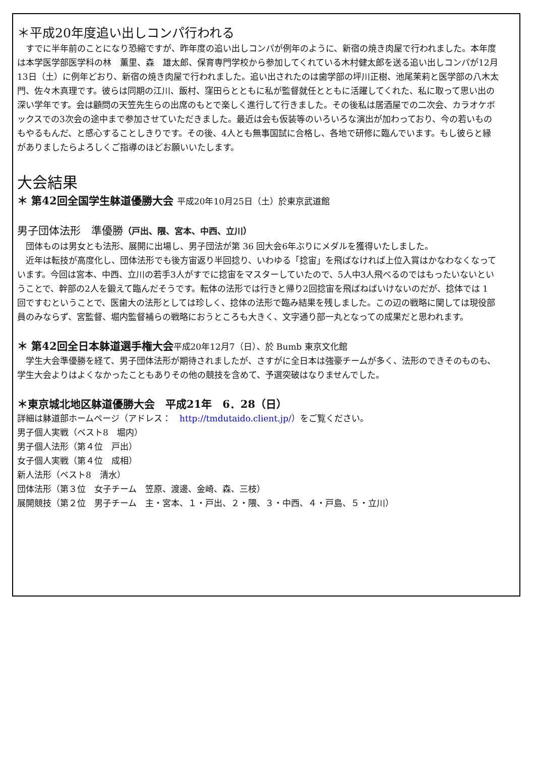＊平成20年度追い出しコンパ行われる
　すでに半年前のことになり恐縮ですが、昨年度の追い出しコンパが例年のように、新宿の焼き肉屋で行われました。本年度は本学医学部医学科の林　薫里、森　雄太郎、保育専門学校から参加してくれている木村健太郎を送る追い出しコンパが12月13日（土）に例年どおり、新宿の焼き肉屋で行われました。追い出されたのは歯学部の坪川正樹、池尾茉莉と医学部の八木太門、佐々木真理です。彼らは同期の江川、飯村、窪田らとともに私が監督就任とともに活躍してくれた、私に取って思い出の深い学年です。会は顧問の天笠先生らの出席のもとで楽しく進行して行きました。その後私は居酒屋での二次会、カラオケボックスでの3次会の途中まで参加させていただきました。最近は会も仮装等のいろいろな演出が加わっており、今の若いものもやるもんだ、と感心することしきりです。その後、4人とも無事国試に合格し、各地で研修に臨んでいます。もし彼らと縁がありましたらよろしくご指導のほどお願いいたします。
大会結果
＊ 第42回全国学生躰道優勝大会 平成20年10月25日（土）於東京武道館
男子団体法形　準優勝（戸出、隈、宮本、中西、立川）
　団体ものは男女とも法形、展開に出場し、男子団法が第 36 回大会6年ぶりにメダルを獲得いたしました。
　近年は転技が高度化し、団体法形でも後方宙返り半回捻り、いわゆる「捻宙」を飛ばなければ上位入賞はかなわなくなっています。今回は宮本、中西、立川の若手3人がすでに捻宙をマスターしていたので、5人中3人飛べるのではもったいないということで、幹部の2人を鍛えて臨んだそうです。転体の法形では行きと帰り2回捻宙を飛ばねばいけないのだが、捻体では 1 回ですむということで、医歯大の法形としては珍しく、捻体の法形で臨み結果を残しました。この辺の戦略に関しては現役部員のみならず、宮監督、堀内監督補らの戦略におうところも大きく、文字通り部一丸となっての成果だと思われます。
＊ 第42回全日本躰道選手権大会平成20年12月7（日）、於 Bumb 東京文化館
　学生大会準優勝を経て、男子団体法形が期待されましたが、さすがに全日本は強豪チームが多く、法形のできそのものも、学生大会よりはよくなかったこともありその他の競技を含めて、予選突破はなりませんでした。
＊東京城北地区躰道優勝大会　平成21年　6．28（日）
詳細は躰道部ホームページ（アドレス：　http://tmdutaido.client.jp/）をご覧ください。
男子個人実戦（ベスト8　堀内）
男子個人法形（第４位　戸出）
女子個人実戦（第４位　成相）
新人法形（ベスト8　清水）
団体法形（第３位　女子チーム　笠原、渡邊、金崎、森、三枝）
展開競技（第２位　男子チーム　主・宮本、１・戸出、２・隈、３・中西、４・戸島、５・立川）